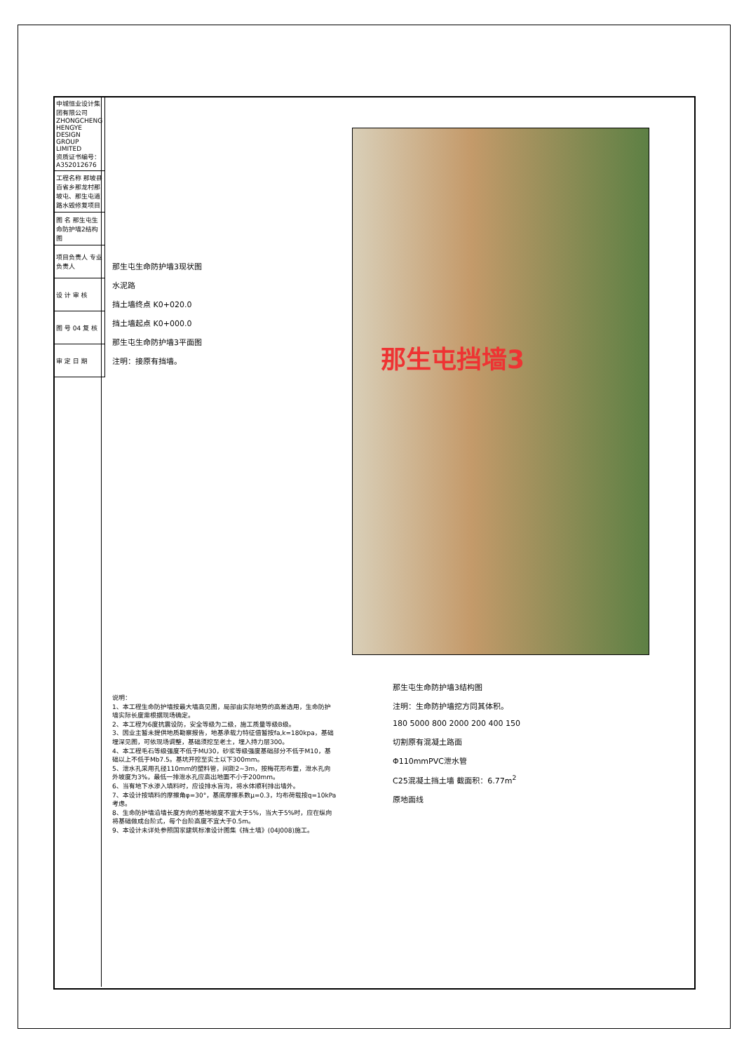| 中城恒业设计集团有限公司 ZHONGCHENG HENGYE DESIGN GROUP LIMITED 资质证书编号：A352012676 |
| 工程名称 那坡县百省乡那龙村那坡屯、那生屯道路水毁修复项目 |
| 图 名 那生屯生命防护墙2结构图 |
| 项目负责人 专业负责人 |
| 设 计 审 核 |
| 图 号 04 复 核 |
| 审 定 日 期 |
那生屯挡墙3
那生屯生命防护墙3现状图
水泥路
挡土墙终点 K0+020.0
挡土墙起点 K0+000.0
那生屯生命防护墙3平面图
注明：接原有挡墙。
那生屯生命防护墙3结构图
注明：生命防护墙挖方同其体积。
180 5000 800 2000 200 400 150
切割原有混凝土路面
Φ110mmPVC泄水管
C25混凝土挡土墙 截面积：6.77m<sup>2</sup>
原地面线
说明：
1、本工程生命防护墙按最大墙高见图，局部由实际地势的高差选用，生命防护墙实际长度需根据现场确定。
2、本工程为6度抗震设防，安全等级为二级，施工质量等级B级。
3、因业主暂未提供地质勘察报告，地基承载力特征值暂按fa,k=180kpa，基础埋深见图，可依现场调整，基础须挖至老土，埋入持力层300。
4、本工程毛石等级强度不低于MU30，砂浆等级强度基础部分不低于M10，基础以上不低于Mb7.5。基坑开挖至实土以下300mm。
5、泄水孔采用孔径110mm的塑料管，间距2~3m，按梅花形布置，泄水孔向外坡度为3%，最低一排泄水孔应高出地面不小于200mm。
6、当有地下水渗入填料时，应设排水盲沟，将水体顺利排出墙外。
7、本设计按填料的摩擦角φ=30°，基底摩擦系数μ=0.3，均布荷载按q=10kPa考虑。
8、生命防护墙沿墙长度方向的基地坡度不宜大于5%，当大于5%时，应在纵向将基础做成台阶式，每个台阶高度不宜大于0.5m。
9、本设计未详处参照国家建筑标准设计图集《挡土墙》(04J008)施工。